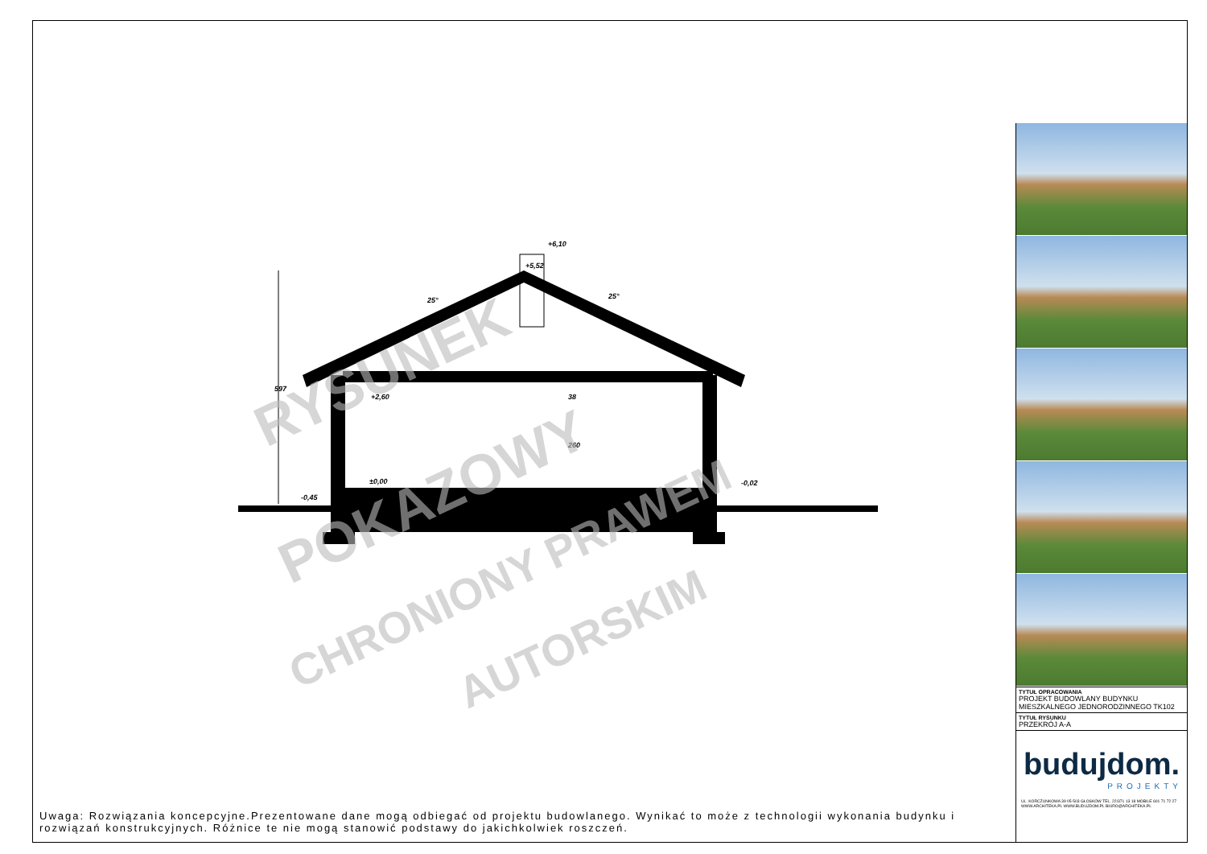+6,10
+5,52
+2,60
±0,00
-0,45
-0,02
597
38
260
25°
25°
RYSUNEK
POKAZOWY
CHRONIONY PRAWEM
AUTORSKIM
Uwaga: Rozwiązania koncepcyjne.Prezentowane dane mogą odbiegać od projektu budowlanego. Wynikać to może z technologii wykonania budynku i rozwiązań konstrukcyjnych. Różnice te nie mogą stanowić podstawy do jakichkolwiek roszczeń.
TYTUŁ OPRACOWANIA
PROJEKT BUDOWLANY BUDYNKU MIESZKALNEGO JEDNORODZINNEGO TK102
TYTUŁ RYSUNKU
PRZEKRÓJ A-A
budujdom.
PROJEKTY
UL. KORCZUNKOWA 39 05-503 GŁOSKÓW TEL. 22/371 13 18 MOBILE 601 71 72 27
WWW.ARCHITEKA.PL WWW.BUDUJDOM.PL BIURO@ARCHITEKA.PL